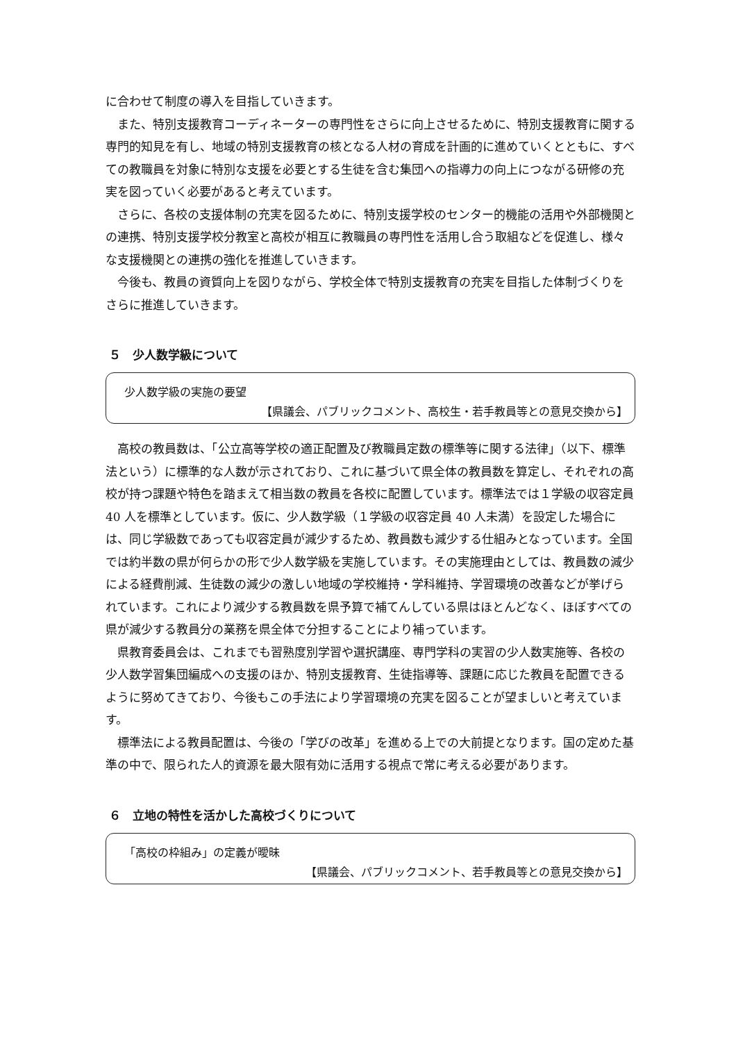に合わせて制度の導入を目指していきます。
また、特別支援教育コーディネーターの専門性をさらに向上させるために、特別支援教育に関する専門的知見を有し、地域の特別支援教育の核となる人材の育成を計画的に進めていくとともに、すべての教職員を対象に特別な支援を必要とする生徒を含む集団への指導力の向上につながる研修の充実を図っていく必要があると考えています。
さらに、各校の支援体制の充実を図るために、特別支援学校のセンター的機能の活用や外部機関との連携、特別支援学校分教室と高校が相互に教職員の専門性を活用し合う取組などを促進し、様々な支援機関との連携の強化を推進していきます。
今後も、教員の資質向上を図りながら、学校全体で特別支援教育の充実を目指した体制づくりをさらに推進していきます。
５　少人数学級について
少人数学級の実施の要望
【県議会、パブリックコメント、高校生・若手教員等との意見交換から】
高校の教員数は、「公立高等学校の適正配置及び教職員定数の標準等に関する法律」（以下、標準法という）に標準的な人数が示されており、これに基づいて県全体の教員数を算定し、それぞれの高校が持つ課題や特色を踏まえて相当数の教員を各校に配置しています。標準法では１学級の収容定員 40 人を標準としています。仮に、少人数学級（１学級の収容定員 40 人未満）を設定した場合には、同じ学級数であっても収容定員が減少するため、教員数も減少する仕組みとなっています。全国では約半数の県が何らかの形で少人数学級を実施しています。その実施理由としては、教員数の減少による経費削減、生徒数の減少の激しい地域の学校維持・学科維持、学習環境の改善などが挙げられています。これにより減少する教員数を県予算で補てんしている県はほとんどなく、ほぼすべての県が減少する教員分の業務を県全体で分担することにより補っています。
県教育委員会は、これまでも習熟度別学習や選択講座、専門学科の実習の少人数実施等、各校の少人数学習集団編成への支援のほか、特別支援教育、生徒指導等、課題に応じた教員を配置できるように努めてきており、今後もこの手法により学習環境の充実を図ることが望ましいと考えています。
標準法による教員配置は、今後の「学びの改革」を進める上での大前提となります。国の定めた基準の中で、限られた人的資源を最大限有効に活用する視点で常に考える必要があります。
６　立地の特性を活かした高校づくりについて
「高校の枠組み」の定義が曖昧
【県議会、パブリックコメント、若手教員等との意見交換から】